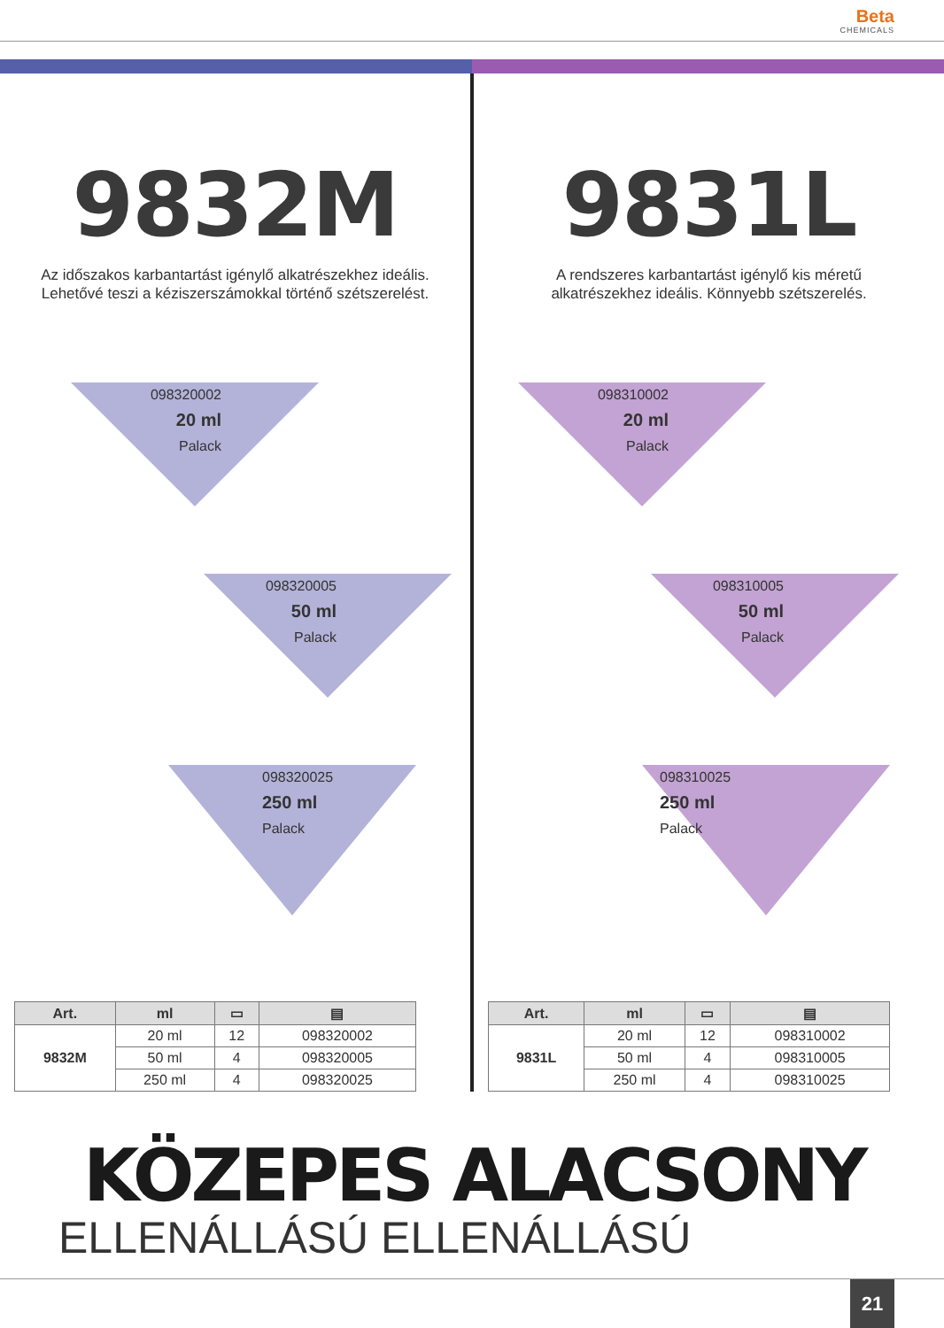Beta CHEMICALS
9832M
Az időszakos karbantartást igénylő alkatrészekhez ideális. Lehetővé teszi a kéziszerszámokkal történő szétszerelést.
098320002
20 ml
Palack
098320005
50 ml
Palack
098320025
250 ml
Palack
| Art. | ml | ▭ | ▤ |
| --- | --- | --- | --- |
| 9832M | 20 ml | 12 | 098320002 |
| | 50 ml | 4 | 098320005 |
| | 250 ml | 4 | 098320025 |
9831L
A rendszeres karbantartást igénylő kis méretű alkatrészekhez ideális. Könnyebb szétszerelés.
098310002
20 ml
Palack
098310005
50 ml
Palack
098310025
250 ml
Palack
| Art. | ml | ▭ | ▤ |
| --- | --- | --- | --- |
| 9831L | 20 ml | 12 | 098310002 |
| | 50 ml | 4 | 098310005 |
| | 250 ml | 4 | 098310025 |
KÖZEPES ALACSONY
ELLENÁLLÁSÚ ELLENÁLLÁSÚ
21